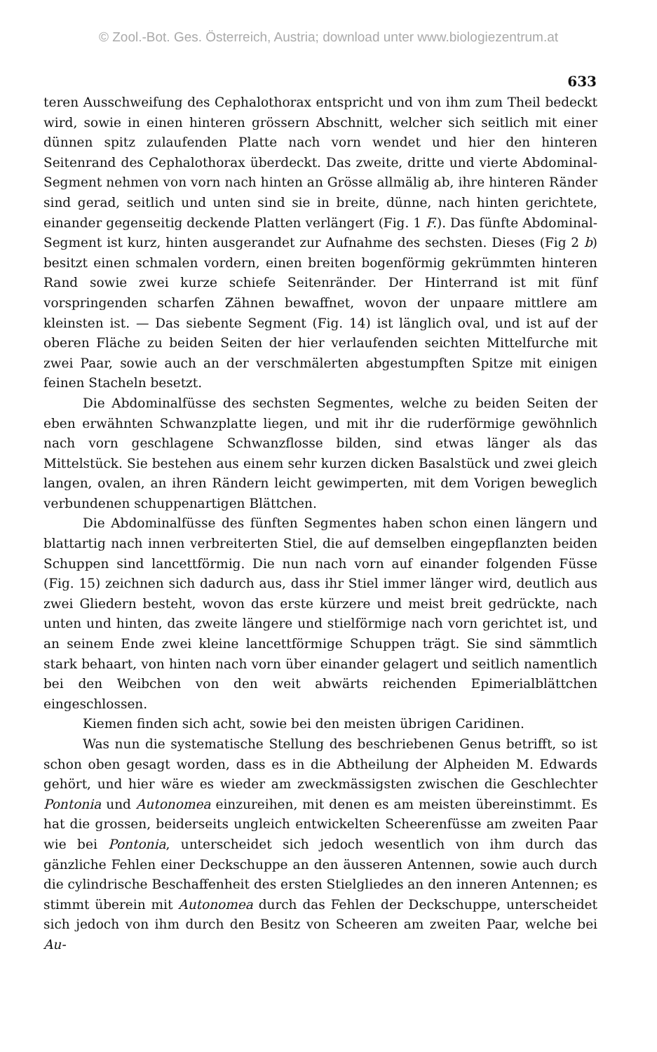© Zool.-Bot. Ges. Österreich, Austria; download unter www.biologiezentrum.at
633
teren Ausschweifung des Cephalothorax entspricht und von ihm zum Theil bedeckt wird, sowie in einen hinteren grössern Abschnitt, welcher sich seitlich mit einer dünnen spitz zulaufenden Platte nach vorn wendet und hier den hinteren Seitenrand des Cephalothorax überdeckt. Das zweite, dritte und vierte Abdominal-Segment nehmen von vorn nach hinten an Grösse allmälig ab, ihre hinteren Ränder sind gerad, seitlich und unten sind sie in breite, dünne, nach hinten gerichtete, einander gegenseitig deckende Platten verlängert (Fig. 1 F.). Das fünfte Abdominal-Segment ist kurz, hinten ausgerandet zur Aufnahme des sechsten. Dieses (Fig 2 b) besitzt einen schmalen vordern, einen breiten bogenförmig gekrümmten hinteren Rand sowie zwei kurze schiefe Seitenränder. Der Hinterrand ist mit fünf vorspringenden scharfen Zähnen bewaffnet, wovon der unpaare mittlere am kleinsten ist. — Das siebente Segment (Fig. 14) ist länglich oval, und ist auf der oberen Fläche zu beiden Seiten der hier verlaufenden seichten Mittelfurche mit zwei Paar, sowie auch an der verschmälerten abgestumpften Spitze mit einigen feinen Stacheln besetzt.
Die Abdominalfüsse des sechsten Segmentes, welche zu beiden Seiten der eben erwähnten Schwanzplatte liegen, und mit ihr die ruderförmige gewöhnlich nach vorn geschlagene Schwanzflosse bilden, sind etwas länger als das Mittelstück. Sie bestehen aus einem sehr kurzen dicken Basalstück und zwei gleich langen, ovalen, an ihren Rändern leicht gewimperten, mit dem Vorigen beweglich verbundenen schuppenartigen Blättchen.
Die Abdominalfüsse des fünften Segmentes haben schon einen längern und blattartig nach innen verbreiterten Stiel, die auf demselben eingepflanzten beiden Schuppen sind lancettförmig. Die nun nach vorn auf einander folgenden Füsse (Fig. 15) zeichnen sich dadurch aus, dass ihr Stiel immer länger wird, deutlich aus zwei Gliedern besteht, wovon das erste kürzere und meist breit gedrückte, nach unten und hinten, das zweite längere und stielförmige nach vorn gerichtet ist, und an seinem Ende zwei kleine lancettförmige Schuppen trägt. Sie sind sämmtlich stark behaart, von hinten nach vorn über einander gelagert und seitlich namentlich bei den Weibchen von den weit abwärts reichenden Epimerialblättchen eingeschlossen.
Kiemen finden sich acht, sowie bei den meisten übrigen Caridinen.
Was nun die systematische Stellung des beschriebenen Genus betrifft, so ist schon oben gesagt worden, dass es in die Abtheilung der Alpheiden M. Edwards gehört, und hier wäre es wieder am zweckmässigsten zwischen die Geschlechter Pontonia und Autonomea einzureihen, mit denen es am meisten übereinstimmt. Es hat die grossen, beiderseits ungleich entwickelten Scheerenfüsse am zweiten Paar wie bei Pontonia, unterscheidet sich jedoch wesentlich von ihm durch das gänzliche Fehlen einer Deckschuppe an den äusseren Antennen, sowie auch durch die cylindrische Beschaffenheit des ersten Stielgliedes an den inneren Antennen; es stimmt überein mit Autonomea durch das Fehlen der Deckschuppe, unterscheidet sich jedoch von ihm durch den Besitz von Scheeren am zweiten Paar, welche bei Au-